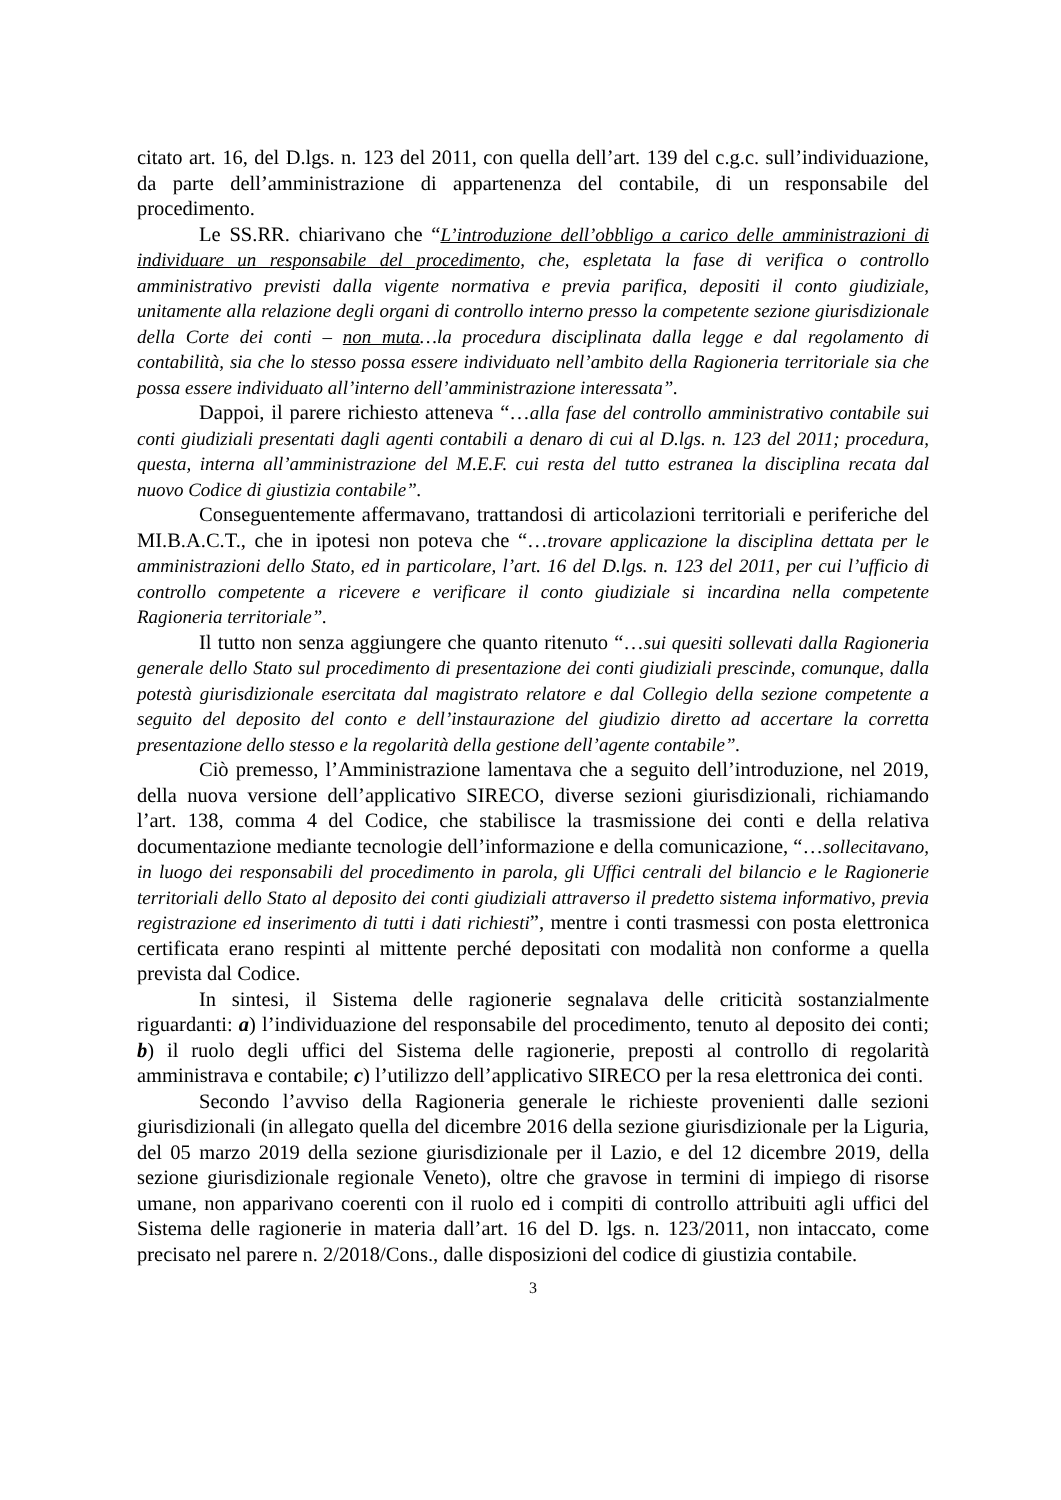citato art. 16, del D.lgs. n. 123 del 2011, con quella dell’art. 139 del c.g.c. sull’individuazione, da parte dell’amministrazione di appartenenza del contabile, di un responsabile del procedimento.
Le SS.RR. chiarivano che “L’introduzione dell’obbligo a carico delle amministrazioni di individuare un responsabile del procedimento, che, espletata la fase di verifica o controllo amministrativo previsti dalla vigente normativa e previa parifica, depositi il conto giudiziale, unitamente alla relazione degli organi di controllo interno presso la competente sezione giurisdizionale della Corte dei conti – non muta…la procedura disciplinata dalla legge e dal regolamento di contabilità, sia che lo stesso possa essere individuato nell’ambito della Ragioneria territoriale sia che possa essere individuato all’interno dell’amministrazione interessata”.
Dappoi, il parere richiesto atteneva “…alla fase del controllo amministrativo contabile sui conti giudiziali presentati dagli agenti contabili a denaro di cui al D.lgs. n. 123 del 2011; procedura, questa, interna all’amministrazione del M.E.F. cui resta del tutto estranea la disciplina recata dal nuovo Codice di giustizia contabile”.
Conseguentemente affermavano, trattandosi di articolazioni territoriali e periferiche del MI.B.A.C.T., che in ipotesi non poteva che “…trovare applicazione la disciplina dettata per le amministrazioni dello Stato, ed in particolare, l’art. 16 del D.lgs. n. 123 del 2011, per cui l’ufficio di controllo competente a ricevere e verificare il conto giudiziale si incardina nella competente Ragioneria territoriale”.
Il tutto non senza aggiungere che quanto ritenuto “…sui quesiti sollevati dalla Ragioneria generale dello Stato sul procedimento di presentazione dei conti giudiziali prescinde, comunque, dalla potestà giurisdizionale esercitata dal magistrato relatore e dal Collegio della sezione competente a seguito del deposito del conto e dell’instaurazione del giudizio diretto ad accertare la corretta presentazione dello stesso e la regolarità della gestione dell’agente contabile”.
Ciò premesso, l’Amministrazione lamentava che a seguito dell’introduzione, nel 2019, della nuova versione dell’applicativo SIRECO, diverse sezioni giurisdizionali, richiamando l’art. 138, comma 4 del Codice, che stabilisce la trasmissione dei conti e della relativa documentazione mediante tecnologie dell’informazione e della comunicazione, “…sollecitavano, in luogo dei responsabili del procedimento in parola, gli Uffici centrali del bilancio e le Ragionerie territoriali dello Stato al deposito dei conti giudiziali attraverso il predetto sistema informativo, previa registrazione ed inserimento di tutti i dati richiesti”, mentre i conti trasmessi con posta elettronica certificata erano respinti al mittente perché depositati con modalità non conforme a quella prevista dal Codice.
In sintesi, il Sistema delle ragionerie segnalava delle criticità sostanzialmente riguardanti: a) l’individuazione del responsabile del procedimento, tenuto al deposito dei conti; b) il ruolo degli uffici del Sistema delle ragionerie, preposti al controllo di regolarità amministrava e contabile; c) l’utilizzo dell’applicativo SIRECO per la resa elettronica dei conti.
Secondo l’avviso della Ragioneria generale le richieste provenienti dalle sezioni giurisdizionali (in allegato quella del dicembre 2016 della sezione giurisdizionale per la Liguria, del 05 marzo 2019 della sezione giurisdizionale per il Lazio, e del 12 dicembre 2019, della sezione giurisdizionale regionale Veneto), oltre che gravose in termini di impiego di risorse umane, non apparivano coerenti con il ruolo ed i compiti di controllo attribuiti agli uffici del Sistema delle ragionerie in materia dall’art. 16 del D. lgs. n. 123/2011, non intaccato, come precisato nel parere n. 2/2018/Cons., dalle disposizioni del codice di giustizia contabile.
3